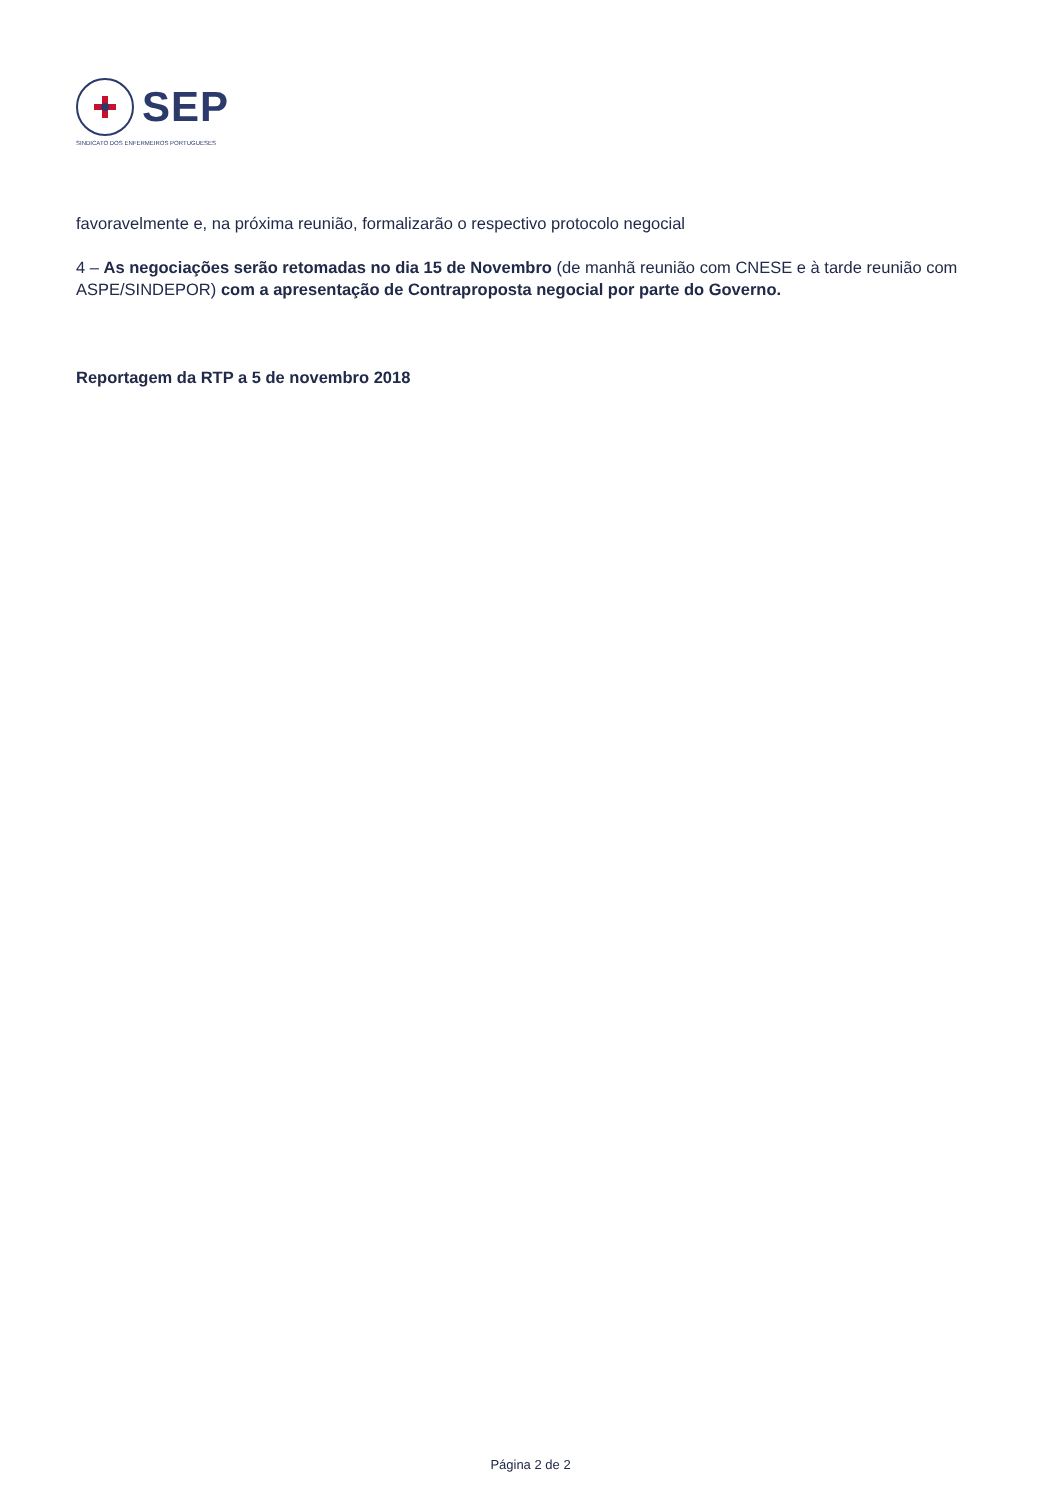SEP
SINDICATO DOS ENFERMEIROS PORTUGUESES
favoravelmente e, na próxima reunião, formalizarão o respectivo protocolo negocial
4 – As negociações serão retomadas no dia 15 de Novembro (de manhã reunião com CNESE e à tarde reunião com ASPE/SINDEPOR) com a apresentação de Contraproposta negocial por parte do Governo.
Reportagem da RTP a 5 de novembro 2018
Página 2 de 2